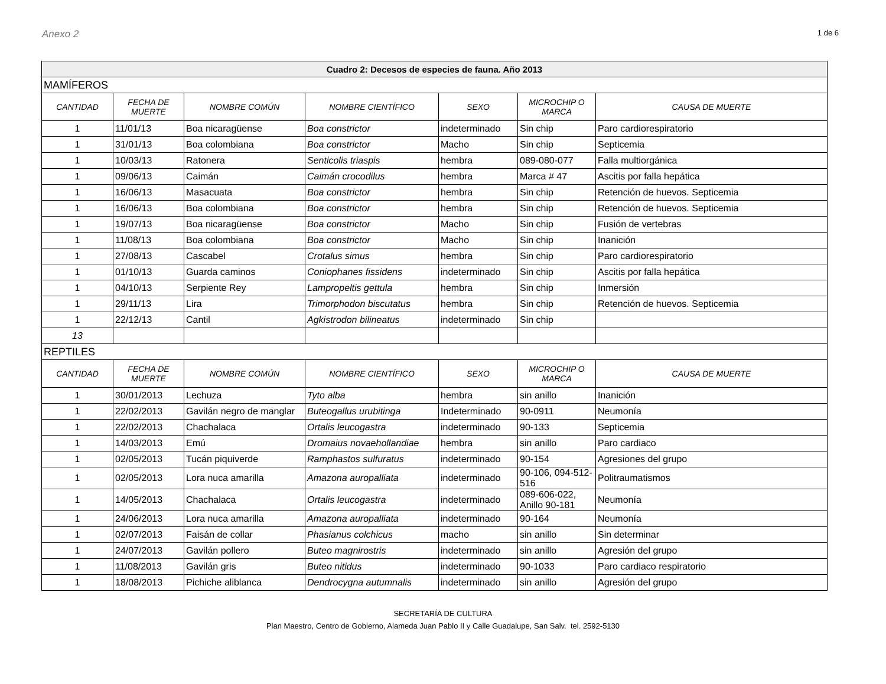Anexo 2 1 de 6
| Cuadro 2: Decesos de especies de fauna. Año 2013 | | | | | | |
| MAMÍFEROS | | | | | | |
| CANTIDAD | FECHA DE MUERTE | NOMBRE COMÚN | NOMBRE CIENTÍFICO | SEXO | MICROCHIP O MARCA | CAUSA DE MUERTE |
| 1 | 11/01/13 | Boa nicaragüense | Boa constrictor | indeterminado | Sin chip | Paro cardiorespiratorio |
| 1 | 31/01/13 | Boa colombiana | Boa constrictor | Macho | Sin chip | Septicemia |
| 1 | 10/03/13 | Ratonera | Senticolis triaspis | hembra | 089-080-077 | Falla multiorgánica |
| 1 | 09/06/13 | Caimán | Caimán crocodilus | hembra | Marca # 47 | Ascitis por falla hepática |
| 1 | 16/06/13 | Masacuata | Boa constrictor | hembra | Sin chip | Retención de huevos. Septicemia |
| 1 | 16/06/13 | Boa colombiana | Boa constrictor | hembra | Sin chip | Retención de huevos. Septicemia |
| 1 | 19/07/13 | Boa nicaragüense | Boa constrictor | Macho | Sin chip | Fusión de vertebras |
| 1 | 11/08/13 | Boa colombiana | Boa constrictor | Macho | Sin chip | Inanición |
| 1 | 27/08/13 | Cascabel | Crotalus simus | hembra | Sin chip | Paro cardiorespiratorio |
| 1 | 01/10/13 | Guarda caminos | Coniophanes fissidens | indeterminado | Sin chip | Ascitis por falla hepática |
| 1 | 04/10/13 | Serpiente Rey | Lampropeltis gettula | hembra | Sin chip | Inmersión |
| 1 | 29/11/13 | Lira | Trimorphodon biscutatus | hembra | Sin chip | Retención de huevos. Septicemia |
| 1 | 22/12/13 | Cantil | Agkistrodon bilineatus | indeterminado | Sin chip | |
| 13 | | | | | | |
| REPTILES | | | | | | |
| CANTIDAD | FECHA DE MUERTE | NOMBRE COMÚN | NOMBRE CIENTÍFICO | SEXO | MICROCHIP O MARCA | CAUSA DE MUERTE |
| 1 | 30/01/2013 | Lechuza | Tyto alba | hembra | sin anillo | Inanición |
| 1 | 22/02/2013 | Gavilán negro de manglar | Buteogallus urubitinga | Indeterminado | 90-0911 | Neumonía |
| 1 | 22/02/2013 | Chachalaca | Ortalis leucogastra | indeterminado | 90-133 | Septicemia |
| 1 | 14/03/2013 | Emú | Dromaius novaehollandiae | hembra | sin anillo | Paro cardiaco |
| 1 | 02/05/2013 | Tucán piquiverde | Ramphastos sulfuratus | indeterminado | 90-154 | Agresiones del grupo |
| 1 | 02/05/2013 | Lora nuca amarilla | Amazona auropalliata | indeterminado | 90-106, 094-512-516 | Politraumatismos |
| 1 | 14/05/2013 | Chachalaca | Ortalis leucogastra | indeterminado | 089-606-022, Anillo 90-181 | Neumonía |
| 1 | 24/06/2013 | Lora nuca amarilla | Amazona auropalliata | indeterminado | 90-164 | Neumonía |
| 1 | 02/07/2013 | Faisán de collar | Phasianus colchicus | macho | sin anillo | Sin determinar |
| 1 | 24/07/2013 | Gavilán pollero | Buteo magnirostris | indeterminado | sin anillo | Agresión del grupo |
| 1 | 11/08/2013 | Gavilán gris | Buteo nitidus | indeterminado | 90-1033 | Paro cardiaco respiratorio |
| 1 | 18/08/2013 | Pichiche aliblanca | Dendrocygna autumnalis | indeterminado | sin anillo | Agresión del grupo |
SECRETARÍA DE CULTURA
Plan Maestro, Centro de Gobierno, Alameda Juan Pablo II y Calle Guadalupe, San Salv. tel. 2592-5130